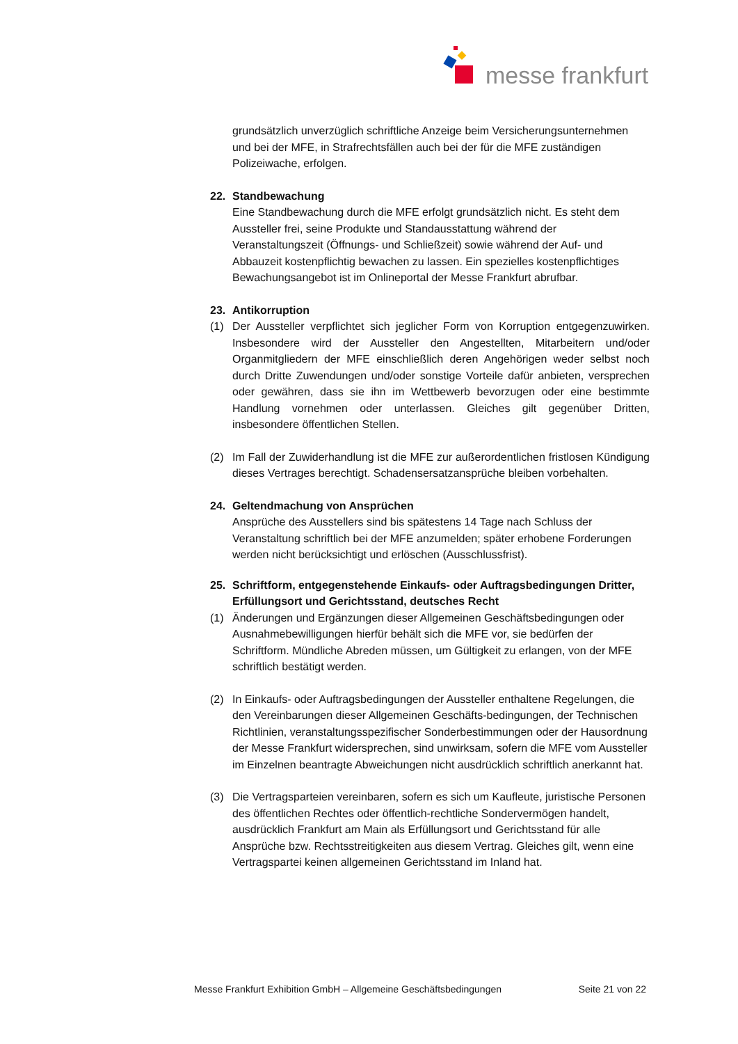messe frankfurt
grundsätzlich unverzüglich schriftliche Anzeige beim Versicherungsunternehmen und bei der MFE, in Strafrechtsfällen auch bei der für die MFE zuständigen Polizeiwache, erfolgen.
22. Standbewachung
Eine Standbewachung durch die MFE erfolgt grundsätzlich nicht. Es steht dem Aussteller frei, seine Produkte und Standausstattung während der Veranstaltungszeit (Öffnungs- und Schließzeit) sowie während der Auf- und Abbauzeit kostenpflichtig bewachen zu lassen. Ein spezielles kostenpflichtiges Bewachungsangebot ist im Onlineportal der Messe Frankfurt abrufbar.
23. Antikorruption
(1) Der Aussteller verpflichtet sich jeglicher Form von Korruption entgegenzuwirken. Insbesondere wird der Aussteller den Angestellten, Mitarbeitern und/oder Organmitgliedern der MFE einschließlich deren Angehörigen weder selbst noch durch Dritte Zuwendungen und/oder sonstige Vorteile dafür anbieten, versprechen oder gewähren, dass sie ihn im Wettbewerb bevorzugen oder eine bestimmte Handlung vornehmen oder unterlassen. Gleiches gilt gegenüber Dritten, insbesondere öffentlichen Stellen.
(2) Im Fall der Zuwiderhandlung ist die MFE zur außerordentlichen fristlosen Kündigung dieses Vertrages berechtigt. Schadensersatzansprüche bleiben vorbehalten.
24. Geltendmachung von Ansprüchen
Ansprüche des Ausstellers sind bis spätestens 14 Tage nach Schluss der Veranstaltung schriftlich bei der MFE anzumelden; später erhobene Forderungen werden nicht berücksichtigt und erlöschen (Ausschlussfrist).
25. Schriftform, entgegenstehende Einkaufs- oder Auftragsbedingungen Dritter, Erfüllungsort und Gerichtsstand, deutsches Recht
(1) Änderungen und Ergänzungen dieser Allgemeinen Geschäftsbedingungen oder Ausnahmebewilligungen hierfür behält sich die MFE vor, sie bedürfen der Schriftform. Mündliche Abreden müssen, um Gültigkeit zu erlangen, von der MFE schriftlich bestätigt werden.
(2) In Einkaufs- oder Auftragsbedingungen der Aussteller enthaltene Regelungen, die den Vereinbarungen dieser Allgemeinen Geschäfts-bedingungen, der Technischen Richtlinien, veranstaltungsspezifischer Sonderbestimmungen oder der Hausordnung der Messe Frankfurt widersprechen, sind unwirksam, sofern die MFE vom Aussteller im Einzelnen beantragte Abweichungen nicht ausdrücklich schriftlich anerkannt hat.
(3) Die Vertragsparteien vereinbaren, sofern es sich um Kaufleute, juristische Personen des öffentlichen Rechtes oder öffentlich-rechtliche Sondervermögen handelt, ausdrücklich Frankfurt am Main als Erfüllungsort und Gerichtsstand für alle Ansprüche bzw. Rechtsstreitigkeiten aus diesem Vertrag. Gleiches gilt, wenn eine Vertragspartei keinen allgemeinen Gerichtsstand im Inland hat.
Messe Frankfurt Exhibition GmbH – Allgemeine Geschäftsbedingungen Seite 21 von 22